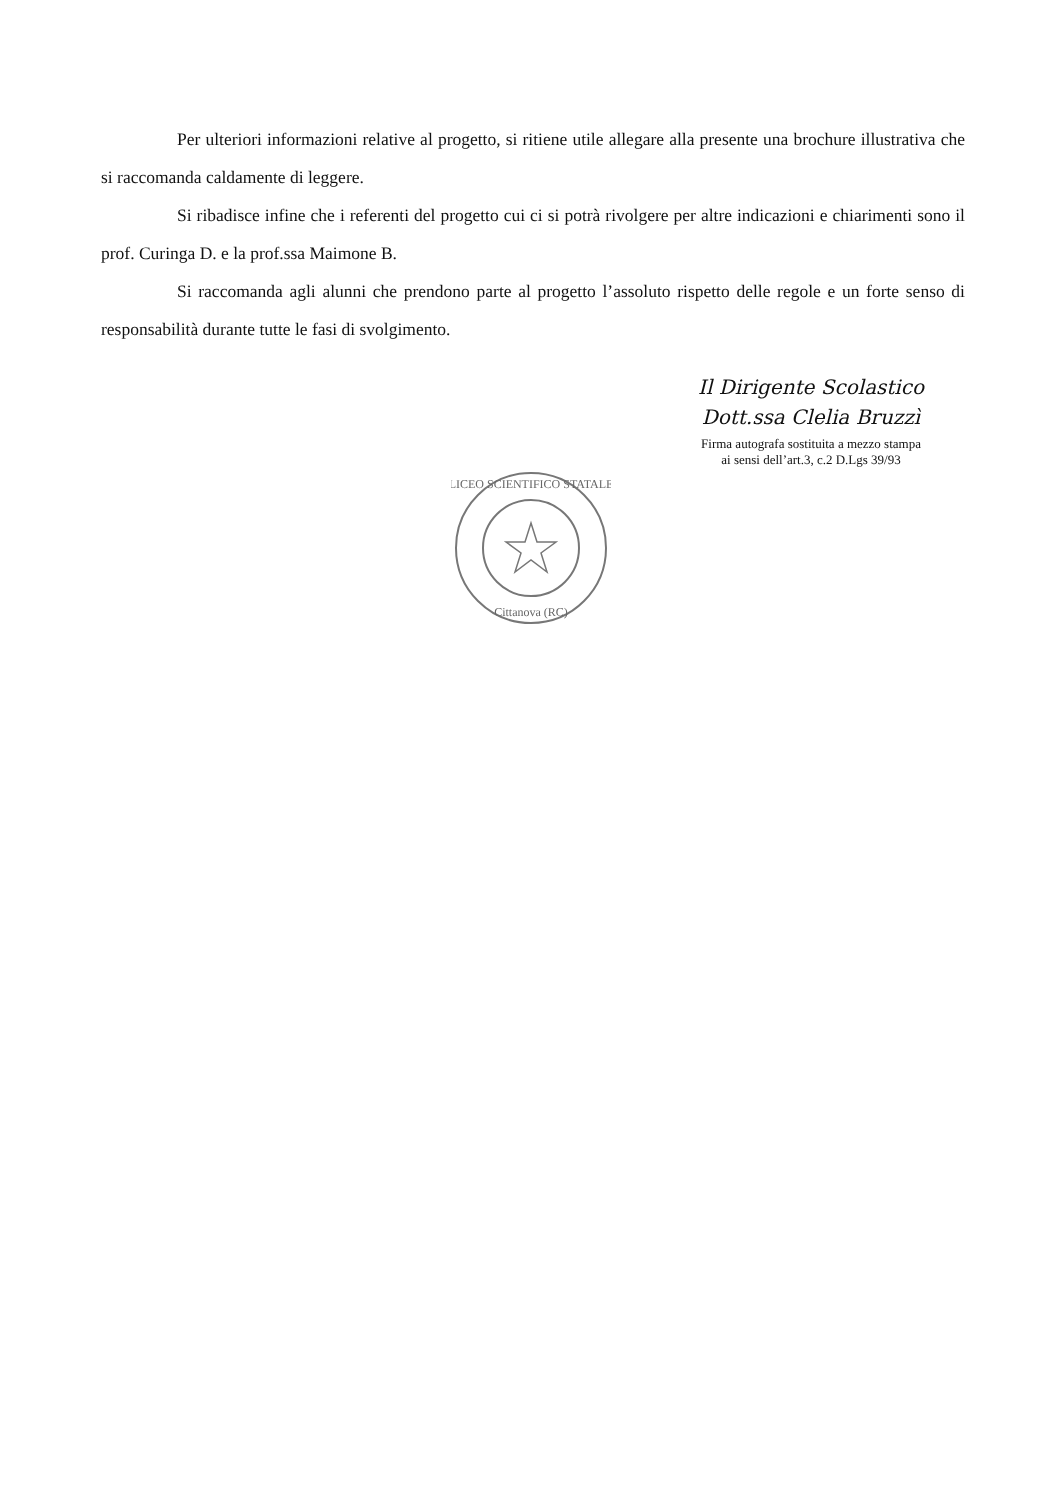Per ulteriori informazioni relative al progetto, si ritiene utile allegare alla presente una brochure illustrativa che si raccomanda caldamente di leggere.
Si ribadisce infine che i referenti del progetto cui ci si potrà rivolgere per altre indicazioni e chiarimenti sono il prof. Curinga D. e la prof.ssa Maimone B.
Si raccomanda agli alunni che prendono parte al progetto l’assoluto rispetto delle regole e un forte senso di responsabilità durante tutte le fasi di svolgimento.
Il Dirigente Scolastico
Dott.ssa Clelia Bruzzì
Firma autografa sostituita a mezzo stampa
ai sensi dell’art.3, c.2 D.Lgs 39/93
LICEO SCIENTIFICO STATALE
Cittanova (RC)